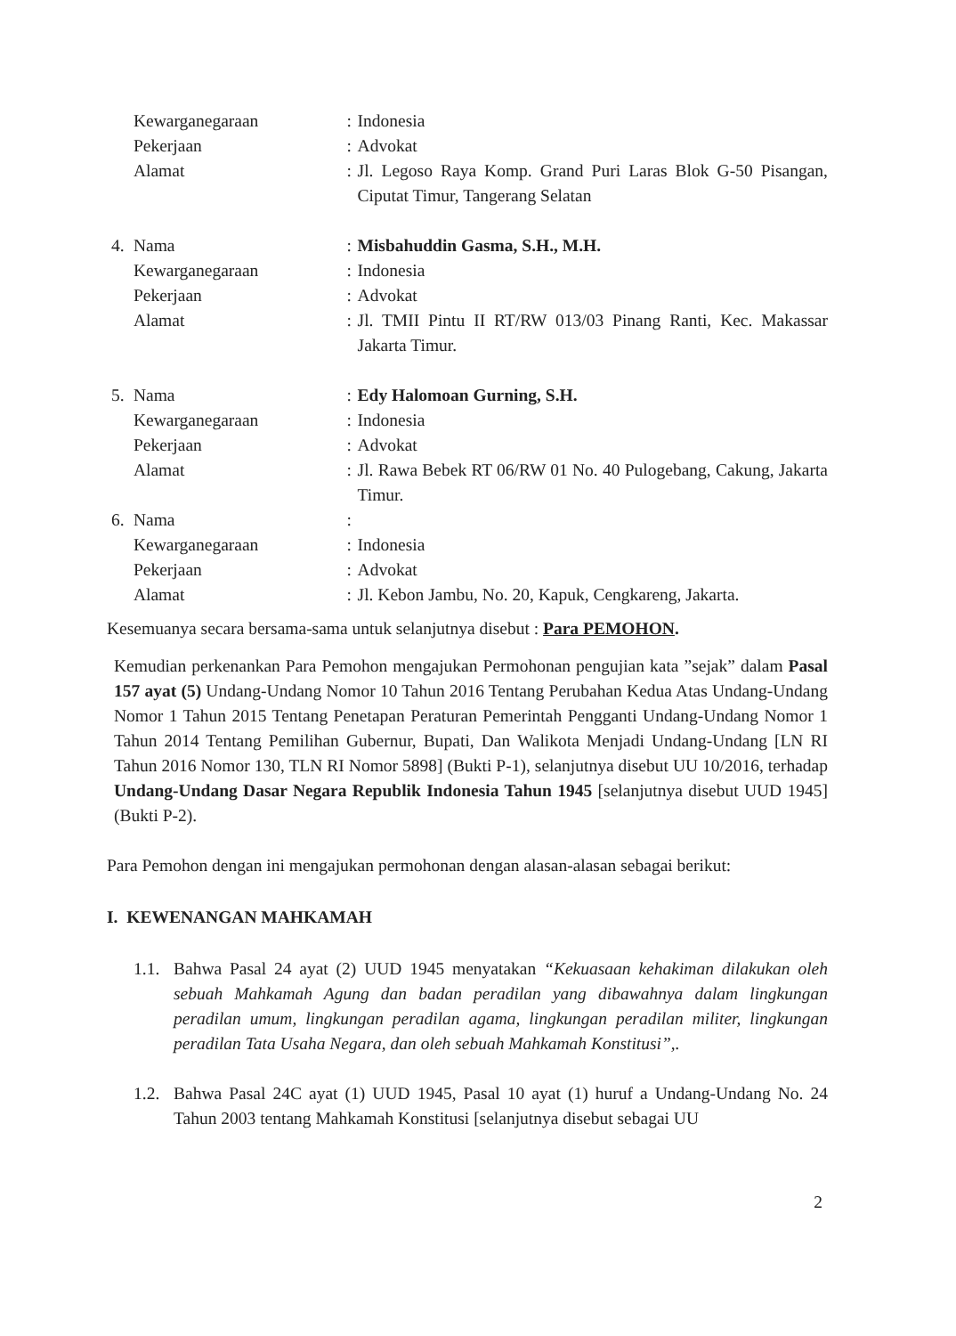| | Kewarganegaraan | : | Indonesia |
| | Pekerjaan | : | Advokat |
| | Alamat | : | Jl. Legoso Raya Komp. Grand Puri Laras Blok G-50 Pisangan, Ciputat Timur, Tangerang Selatan |
| 4. | Nama | : | Misbahuddin Gasma, S.H., M.H. |
| | Kewarganegaraan | : | Indonesia |
| | Pekerjaan | : | Advokat |
| | Alamat | : | Jl. TMII Pintu II RT/RW 013/03 Pinang Ranti, Kec. Makassar Jakarta Timur. |
| 5. | Nama | : | Edy Halomoan Gurning, S.H. |
| | Kewarganegaraan | : | Indonesia |
| | Pekerjaan | : | Advokat |
| | Alamat | : | Jl. Rawa Bebek RT 06/RW 01 No. 40 Pulogebang, Cakung, Jakarta Timur. |
| 6. | Nama | : | |
| | Kewarganegaraan | : | Indonesia |
| | Pekerjaan | : | Advokat |
| | Alamat | : | Jl. Kebon Jambu, No. 20, Kapuk, Cengkareng, Jakarta. |
Kesemuanya secara bersama-sama untuk selanjutnya disebut : Para PEMOHON.
Kemudian perkenankan Para Pemohon mengajukan Permohonan pengujian kata ”sejak” dalam Pasal 157 ayat (5) Undang-Undang Nomor 10 Tahun 2016 Tentang Perubahan Kedua Atas Undang-Undang Nomor 1 Tahun 2015 Tentang Penetapan Peraturan Pemerintah Pengganti Undang-Undang Nomor 1 Tahun 2014 Tentang Pemilihan Gubernur, Bupati, Dan Walikota Menjadi Undang-Undang [LN RI Tahun 2016 Nomor 130, TLN RI Nomor 5898] (Bukti P-1), selanjutnya disebut UU 10/2016, terhadap Undang-Undang Dasar Negara Republik Indonesia Tahun 1945 [selanjutnya disebut UUD 1945] (Bukti P-2).
Para Pemohon dengan ini mengajukan permohonan dengan alasan-alasan sebagai berikut:
I. KEWENANGAN MAHKAMAH
1.1. Bahwa Pasal 24 ayat (2) UUD 1945 menyatakan “Kekuasaan kehakiman dilakukan oleh sebuah Mahkamah Agung dan badan peradilan yang dibawahnya dalam lingkungan peradilan umum, lingkungan peradilan agama, lingkungan peradilan militer, lingkungan peradilan Tata Usaha Negara, dan oleh sebuah Mahkamah Konstitusi”,.
1.2. Bahwa Pasal 24C ayat (1) UUD 1945, Pasal 10 ayat (1) huruf a Undang-Undang No. 24 Tahun 2003 tentang Mahkamah Konstitusi [selanjutnya disebut sebagai UU
2